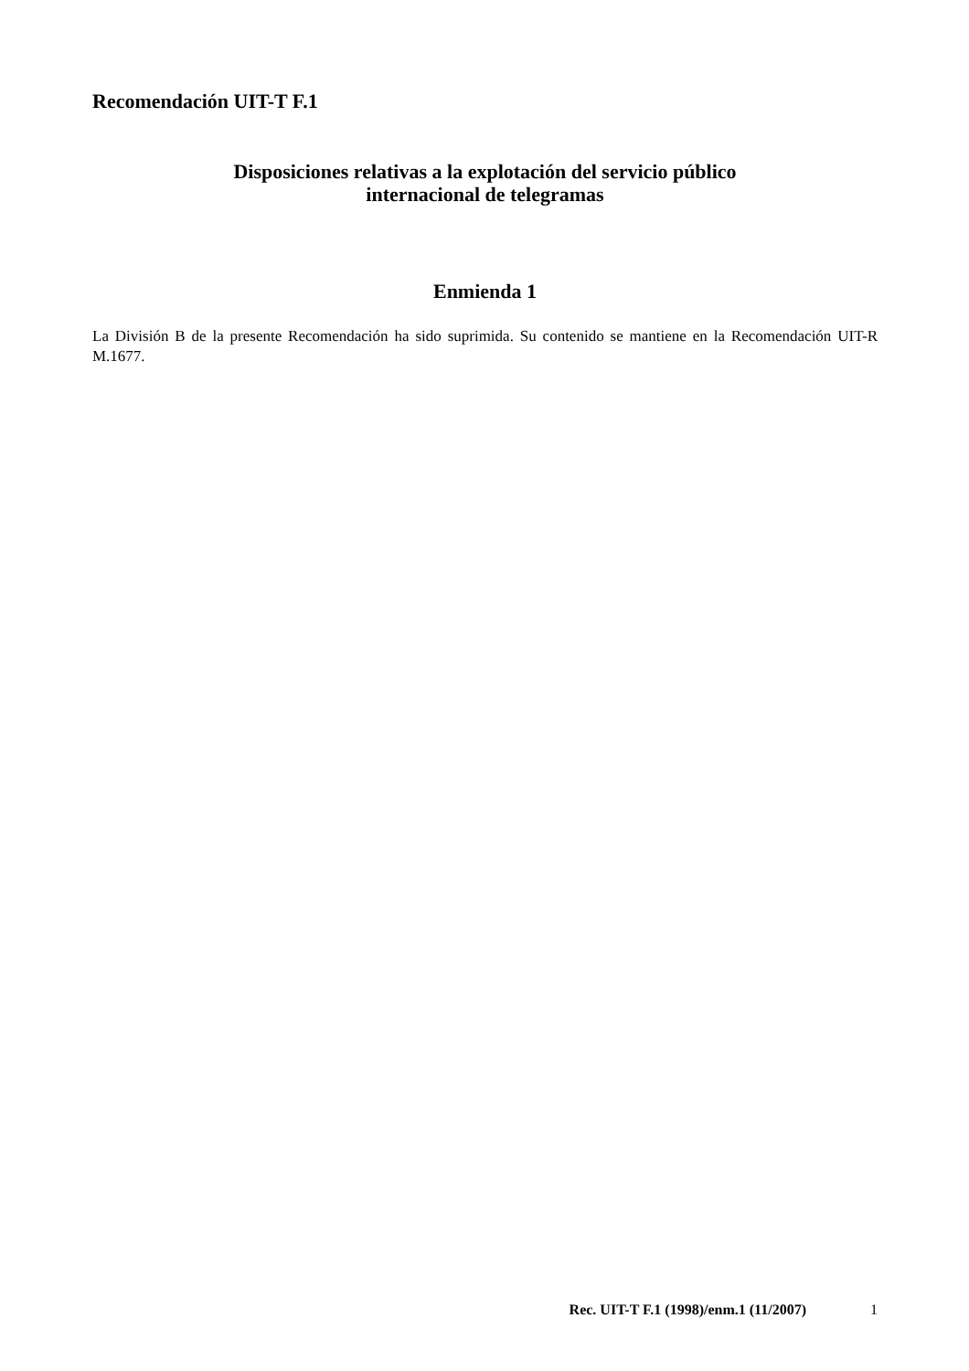Recomendación UIT-T F.1
Disposiciones relativas a la explotación del servicio público
internacional de telegramas
Enmienda 1
La División B de la presente Recomendación ha sido suprimida. Su contenido se mantiene en la Recomendación UIT-R M.1677.
Rec. UIT-T F.1 (1998)/enm.1 (11/2007) 1